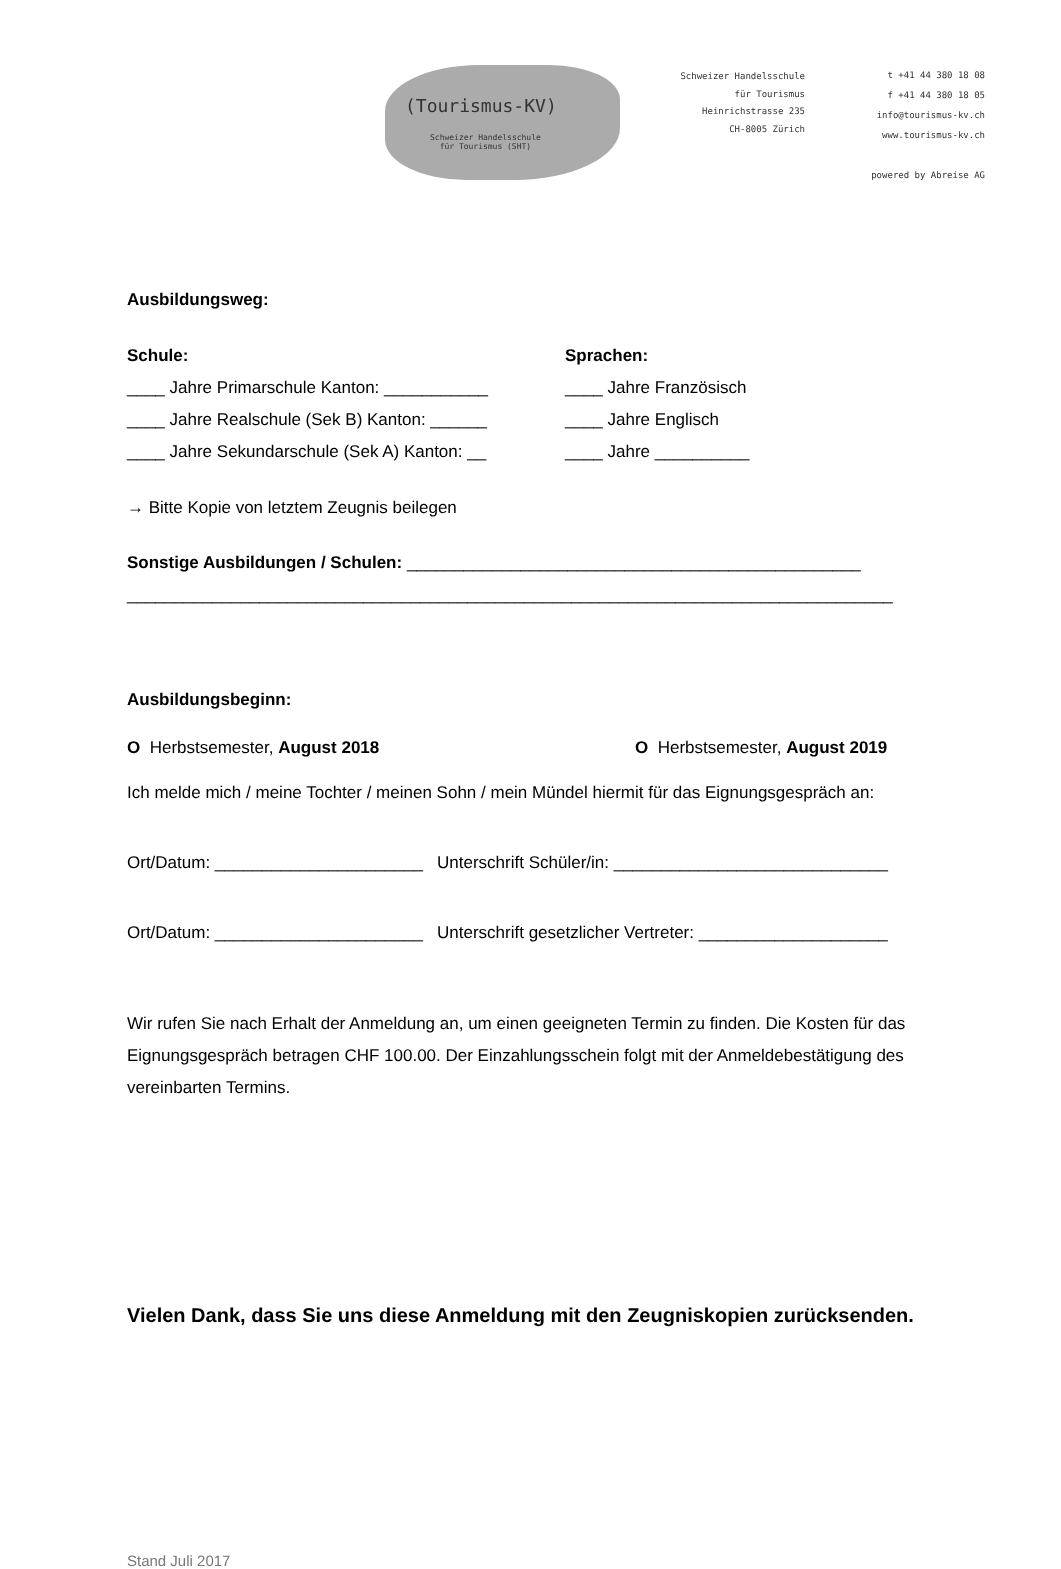(Tourismus-KV)
Schweizer Handelsschule
für Tourismus (SHT)
Schweizer Handelsschule
für Tourismus
Heinrichstrasse 235
CH-8005 Zürich
t +41 44 380 18 08
f +41 44 380 18 05
info@tourismus-kv.ch
www.tourismus-kv.ch
powered by Abreise AG
Ausbildungsweg:
Schule:
____ Jahre Primarschule Kanton: ___________
____ Jahre Realschule (Sek B) Kanton: ______
____ Jahre Sekundarschule (Sek A) Kanton: __
Sprachen:
____ Jahre Französisch
____ Jahre Englisch
____ Jahre __________
→ Bitte Kopie von letztem Zeugnis beilegen
Sonstige Ausbildungen / Schulen: ________________________________________________
_________________________________________________________________________________
Ausbildungsbeginn:
O Herbstsemester, August 2018 O Herbstsemester, August 2019
Ich melde mich / meine Tochter / meinen Sohn / mein Mündel hiermit für das Eignungsgespräch an:
Ort/Datum: ______________________ Unterschrift Schüler/in: _____________________________
Ort/Datum: ______________________ Unterschrift gesetzlicher Vertreter: ____________________
Wir rufen Sie nach Erhalt der Anmeldung an, um einen geeigneten Termin zu finden. Die Kosten für das Eignungsgespräch betragen CHF 100.00. Der Einzahlungsschein folgt mit der Anmeldebestätigung des vereinbarten Termins.
Vielen Dank, dass Sie uns diese Anmeldung mit den Zeugniskopien zurücksenden.
Stand Juli 2017